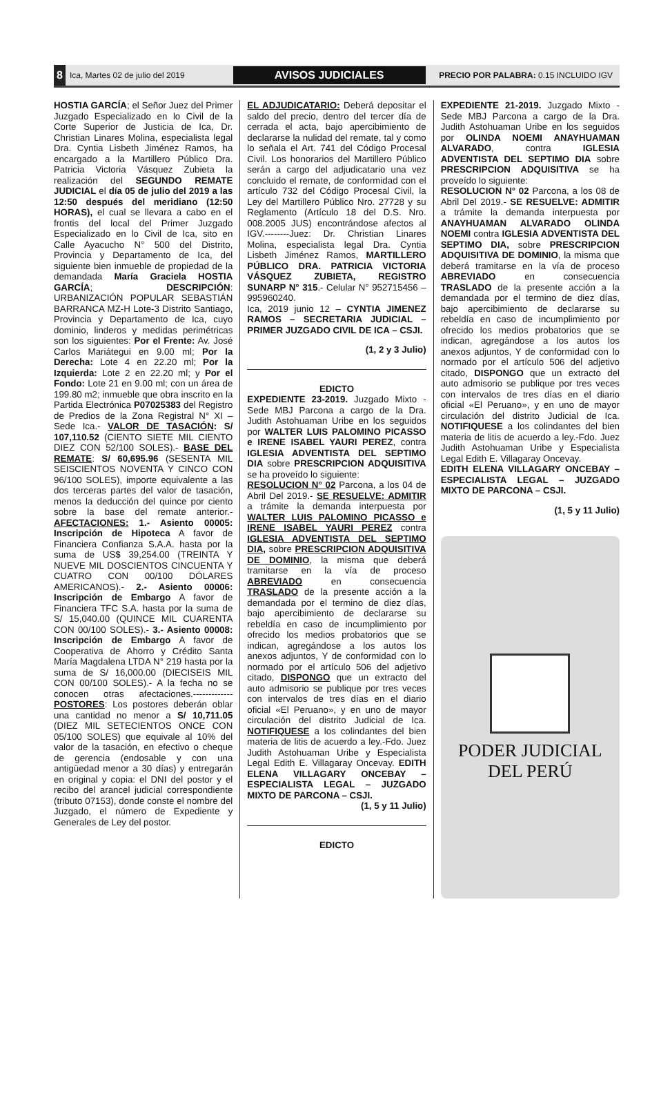8 Ica, Martes 02 de julio del 2019 AVISOS JUDICIALES PRECIO POR PALABRA: 0.15 INCLUIDO IGV
HOSTIA GARCÍA; el Señor Juez del Primer Juzgado Especializado en lo Civil de la Corte Superior de Justicia de Ica, Dr. Christian Linares Molina, especialista legal Dra. Cyntia Lisbeth Jiménez Ramos, ha encargado a la Martillero Público Dra. Patricia Victoria Vásquez Zubieta la realización del SEGUNDO REMATE JUDICIAL el día 05 de julio del 2019 a las 12:50 después del meridiano (12:50 HORAS), el cual se llevara a cabo en el frontis del local del Primer Juzgado Especializado en lo Civil de Ica, sito en Calle Ayacucho N° 500 del Distrito, Provincia y Departamento de Ica, del siguiente bien inmueble de propiedad de la demandada María Graciela HOSTIA GARCÍA; DESCRIPCIÓN: URBANIZACIÓN POPULAR SEBASTIÁN BARRANCA MZ-H Lote-3 Distrito Santiago, Provincia y Departamento de Ica, cuyo dominio, linderos y medidas perimétricas son los siguientes: Por el Frente: Av. José Carlos Mariátegui en 9.00 ml; Por la Derecha: Lote 4 en 22.20 ml; Por la Izquierda: Lote 2 en 22.20 ml; y Por el Fondo: Lote 21 en 9.00 ml; con un área de 199.80 m2; inmueble que obra inscrito en la Partida Electrónica P07025383 del Registro de Predios de la Zona Registral N° XI – Sede Ica.- VALOR DE TASACIÓN: S/ 107,110.52 (CIENTO SIETE MIL CIENTO DIEZ CON 52/100 SOLES).- BASE DEL REMATE: S/ 60,695.96 (SESENTA MIL SEISCIENTOS NOVENTA Y CINCO CON 96/100 SOLES), importe equivalente a las dos terceras partes del valor de tasación, menos la deducción del quince por ciento sobre la base del remate anterior.- AFECTACIONES: 1.- Asiento 00005: Inscripción de Hipoteca A favor de Financiera Confianza S.A.A. hasta por la suma de US$ 39,254.00 (TREINTA Y NUEVE MIL DOSCIENTOS CINCUENTA Y CUATRO CON 00/100 DÓLARES AMERICANOS).- 2.- Asiento 00006: Inscripción de Embargo A favor de Financiera TFC S.A. hasta por la suma de S/ 15,040.00 (QUINCE MIL CUARENTA CON 00/100 SOLES).- 3.- Asiento 00008: Inscripción de Embargo A favor de Cooperativa de Ahorro y Crédito Santa María Magdalena LTDA N° 219 hasta por la suma de S/ 16,000.00 (DIECISEIS MIL CON 00/100 SOLES).- A la fecha no se conocen otras afectaciones.------------- POSTORES: Los postores deberán oblar una cantidad no menor a S/ 10,711.05 (DIEZ MIL SETECIENTOS ONCE CON 05/100 SOLES) que equivale al 10% del valor de la tasación, en efectivo o cheque de gerencia (endosable y con una antigüedad menor a 30 días) y entregarán en original y copia: el DNI del postor y el recibo del arancel judicial correspondiente (tributo 07153), donde conste el nombre del Juzgado, el número de Expediente y Generales de Ley del postor.
EL ADJUDICATARIO: Deberá depositar el saldo del precio, dentro del tercer día de cerrada el acta, bajo apercibimiento de declararse la nulidad del remate, tal y como lo señala el Art. 741 del Código Procesal Civil. Los honorarios del Martillero Público serán a cargo del adjudicatario una vez concluido el remate, de conformidad con el artículo 732 del Código Procesal Civil, la Ley del Martillero Público Nro. 27728 y su Reglamento (Artículo 18 del D.S. Nro. 008.2005 JUS) encontrándose afectos al IGV.--------Juez: Dr. Christian Linares Molina, especialista legal Dra. Cyntia Lisbeth Jiménez Ramos, MARTILLERO PÚBLICO DRA. PATRICIA VICTORIA VÁSQUEZ ZUBIETA, REGISTRO SUNARP N° 315.- Celular N° 952715456 – 995960240.
Ica, 2019 junio 12 – CYNTIA JIMENEZ RAMOS – SECRETARIA JUDICIAL – PRIMER JUZGADO CIVIL DE ICA – CSJI.
(1, 2 y 3 Julio)
EDICTO
EXPEDIENTE 23-2019. Juzgado Mixto - Sede MBJ Parcona a cargo de la Dra. Judith Astohuaman Uribe en los seguidos por WALTER LUIS PALOMINO PICASSO e IRENE ISABEL YAURI PEREZ, contra IGLESIA ADVENTISTA DEL SEPTIMO DIA sobre PRESCRIPCION ADQUISITIVA se ha proveído lo siguiente:
RESOLUCION N° 02 Parcona, a los 04 de Abril Del 2019.- SE RESUELVE: ADMITIR a trámite la demanda interpuesta por WALTER LUIS PALOMINO PICASSO e IRENE ISABEL YAURI PEREZ contra IGLESIA ADVENTISTA DEL SEPTIMO DIA, sobre PRESCRIPCION ADQUISITIVA DE DOMINIO, la misma que deberá tramitarse en la vía de proceso ABREVIADO en consecuencia TRASLADO de la presente acción a la demandada por el termino de diez días, bajo apercibimiento de declararse su rebeldía en caso de incumplimiento por ofrecido los medios probatorios que se indican, agregándose a los autos los anexos adjuntos, Y de conformidad con lo normado por el artículo 506 del adjetivo citado, DISPONGO que un extracto del auto admisorio se publique por tres veces con intervalos de tres días en el diario oficial «El Peruano», y en uno de mayor circulación del distrito Judicial de Ica. NOTIFIQUESE a los colindantes del bien materia de litis de acuerdo a ley.-Fdo. Juez Judith Astohuaman Uribe y Especialista Legal Edith E. Villagaray Oncevay. EDITH ELENA VILLAGARY ONCEBAY – ESPECIALISTA LEGAL – JUZGADO MIXTO DE PARCONA – CSJI.
(1, 5 y 11 Julio)
EDICTO
EXPEDIENTE 21-2019. Juzgado Mixto - Sede MBJ Parcona a cargo de la Dra. Judith Astohuaman Uribe en los seguidos por OLINDA NOEMI ANAYHUAMAN ALVARADO, contra IGLESIA ADVENTISTA DEL SEPTIMO DIA sobre PRESCRIPCION ADQUISITIVA se ha proveído lo siguiente:
RESOLUCION N° 02 Parcona, a los 08 de Abril Del 2019.- SE RESUELVE: ADMITIR a trámite la demanda interpuesta por ANAYHUAMAN ALVARADO OLINDA NOEMI contra IGLESIA ADVENTISTA DEL SEPTIMO DIA, sobre PRESCRIPCION ADQUISITIVA DE DOMINIO, la misma que deberá tramitarse en la vía de proceso ABREVIADO en consecuencia TRASLADO de la presente acción a la demandada por el termino de diez días, bajo apercibimiento de declararse su rebeldía en caso de incumplimiento por ofrecido los medios probatorios que se indican, agregándose a los autos los anexos adjuntos, Y de conformidad con lo normado por el artículo 506 del adjetivo citado, DISPONGO que un extracto del auto admisorio se publique por tres veces con intervalos de tres días en el diario oficial «El Peruano», y en uno de mayor circulación del distrito Judicial de Ica. NOTIFIQUESE a los colindantes del bien materia de litis de acuerdo a ley.-Fdo. Juez Judith Astohuaman Uribe y Especialista Legal Edith E. Villagaray Oncevay.
EDITH ELENA VILLAGARY ONCEBAY – ESPECIALISTA LEGAL – JUZGADO MIXTO DE PARCONA – CSJI.
(1, 5 y 11 Julio)
PODER JUDICIAL
DEL PERÚ